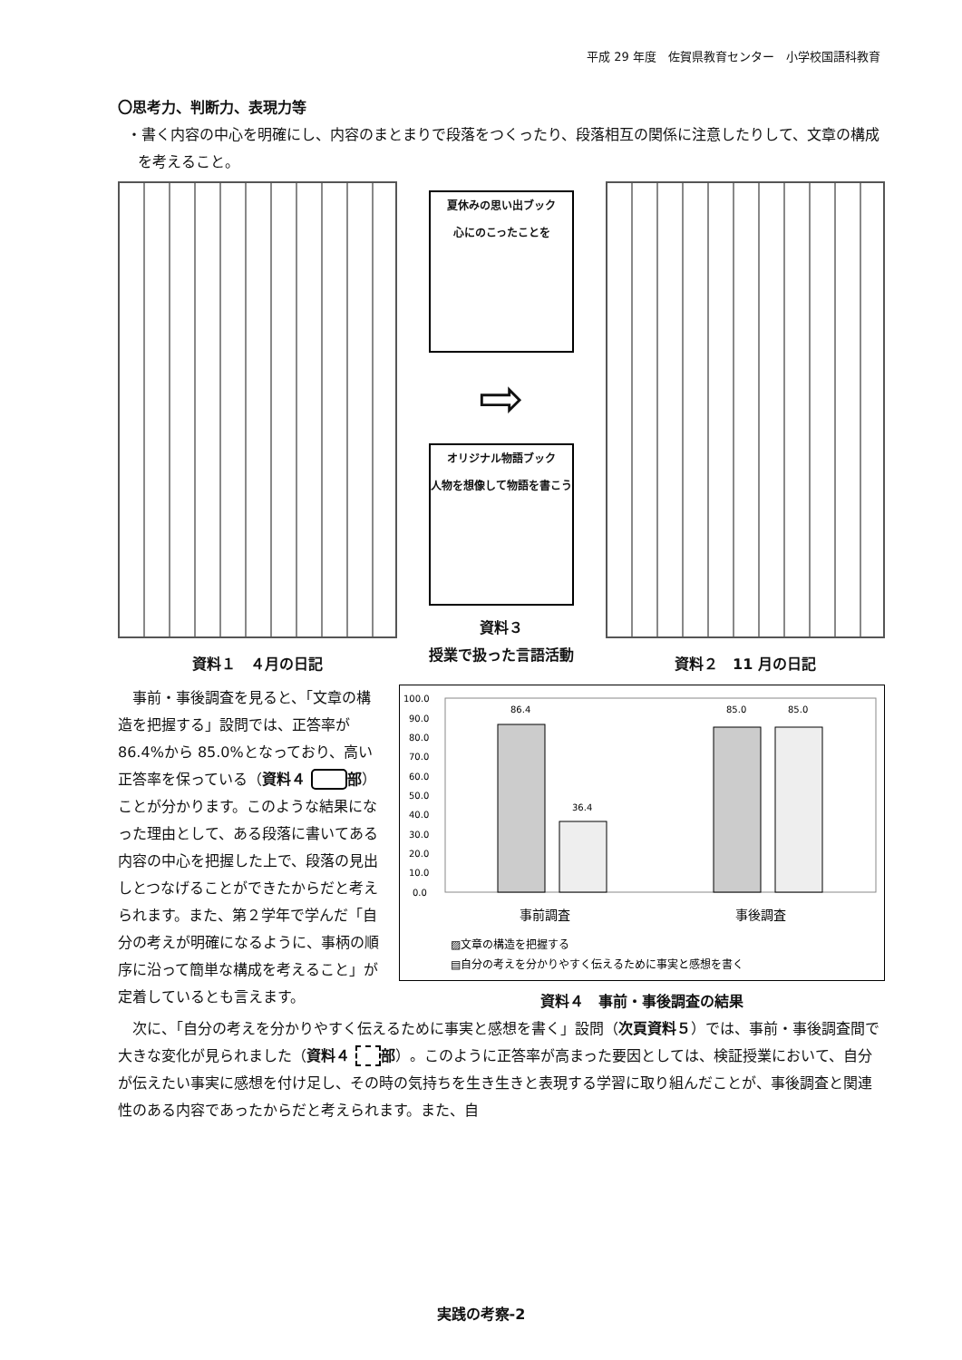平成 29 年度　佐賀県教育センター　小学校国語科教育
〇思考力、判断力、表現力等
・書く内容の中心を明確にし、内容のまとまりで段落をつくったり、段落相互の関係に注意したりして、文章の構成を考えること。
資料１　４月の日記
夏休みの思い出ブック
心にのこったことを
⇨
オリジナル物語ブック
人物を想像して物語を書こう
資料３
授業で扱った言語活動
資料２　11 月の日記
事前・事後調査を見ると、「文章の構造を把握する」設問では、正答率が 86.4%から 85.0%となっており、高い正答率を保っている（資料４ 部）ことが分かります。このような結果になった理由として、ある段落に書いてある内容の中心を把握した上で、段落の見出しとつなげることができたからだと考えられます。また、第２学年で学んだ「自分の考えが明確になるように、事柄の順序に沿って簡単な構成を考えること」が定着しているとも言えます。
100.0
90.0
80.0
70.0
60.0
50.0
40.0
30.0
20.0
10.0
0.0
86.4
36.4
85.0
85.0
事前調査
事後調査
▨文章の構造を把握する
▤自分の考えを分かりやすく伝えるために事実と感想を書く
資料４　事前・事後調査の結果
次に、「自分の考えを分かりやすく伝えるために事実と感想を書く」設問（次頁資料５）では、事前・事後調査間で大きな変化が見られました（資料４ 部）。このように正答率が高まった要因としては、検証授業において、自分が伝えたい事実に感想を付け足し、その時の気持ちを生き生きと表現する学習に取り組んだことが、事後調査と関連性のある内容であったからだと考えられます。また、自
実践の考察-2